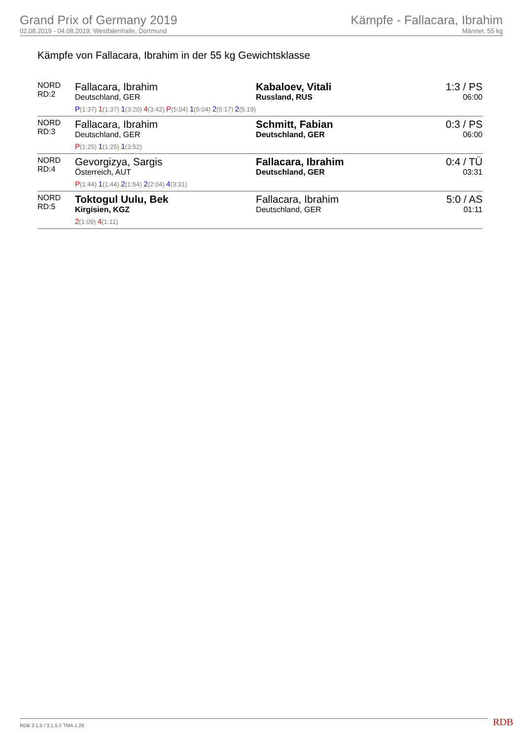Grand Prix of Germany 2019
02.08.2019 - 04.08.2019, Westfalenhalle, Dortmund
Kämpfe - Fallacara, Ibrahim
Männer, 55 kg
Kämpfe von Fallacara, Ibrahim in der 55 kg Gewichtsklasse
| NORD RD:2 | Fallacara, Ibrahim Deutschland, GER P (1:37) 1 (1:37) 1 (3:20) 4 (3:42) P (5:04) 1 (5:04) 2 (5:17) 2 (5:19) | Kabaloev, Vitali Russland, RUS | 1:3 / PS 06:00 |
| NORD RD:3 | Fallacara, Ibrahim Deutschland, GER P (1:25) 1 (1:25) 1 (3:52) | Schmitt, Fabian Deutschland, GER | 0:3 / PS 06:00 |
| NORD RD:4 | Gevorgizya, Sargis Österreich, AUT P (1:44) 1 (1:44) 2 (1:54) 2 (2:04) 4 (3:31) | Fallacara, Ibrahim Deutschland, GER | 0:4 / TÜ 03:31 |
| NORD RD:5 | Toktogul Uulu, Bek Kirgisien, KGZ 2 (1:09) 4 (1:11) | Fallacara, Ibrahim Deutschland, GER | 5:0 / AS 01:11 |
RDB 3.1.5 / 3.1.5 // TMA 1.26 RDB